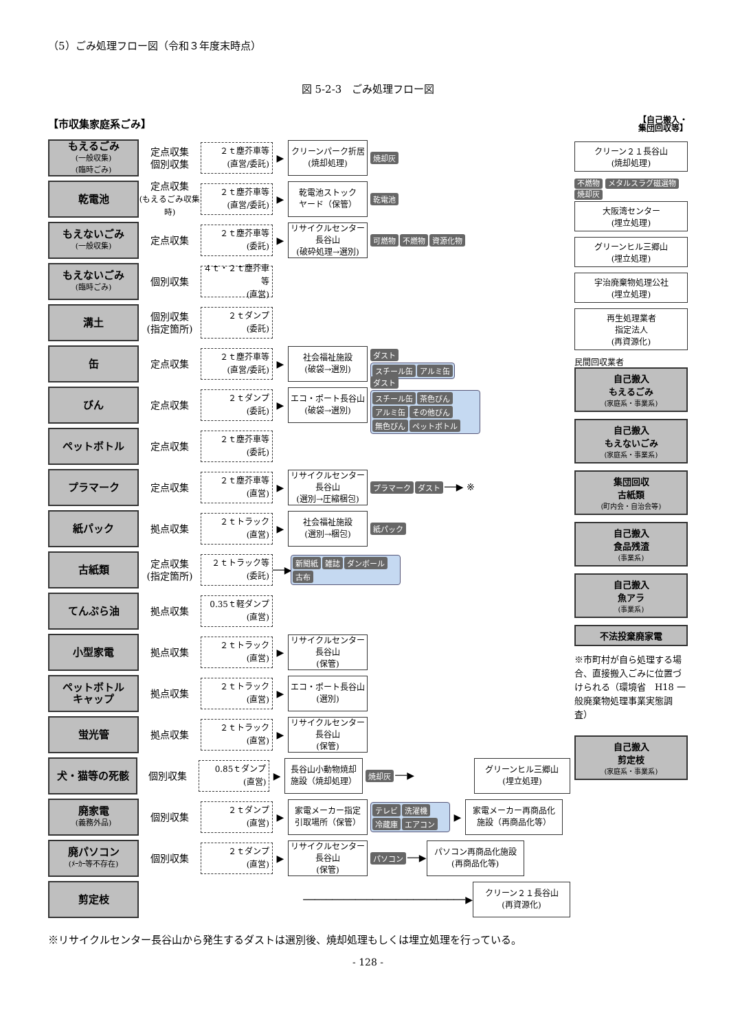（5）ごみ処理フロー図（令和３年度末時点）
図 5-2-3　ごみ処理フロー図
【市収集家庭系ごみ】 【自己搬入・
集団回収等】
もえるごみ
(一般収集)
(臨時ごみ)
定点収集
個別収集
２ｔ塵芥車等
(直営/委託)
▶
クリーンパーク折居
(焼却処理)
焼却灰
乾電池
定点収集
(もえるごみ収集時)
２ｔ塵芥車等
(直営/委託)
▶
乾電池ストック
ヤード（保管）
乾電池
もえないごみ
(一般収集)
定点収集
２ｔ塵芥車等
(委託)
▶
リサイクルセンター長谷山
(破砕処理→選別)
可燃物 不燃物 資源化物
もえないごみ
(臨時ごみ)
個別収集
４ｔ・２ｔ塵芥車等
(直営)
溝土
個別収集
(指定箇所)
２ｔダンプ
(委託)
缶
定点収集
２ｔ塵芥車等
(直営/委託)
▶
社会福祉施設
(破袋→選別)
ダスト スチール缶 アルミ缶
びん
定点収集
２ｔダンプ
(委託)
▶
エコ・ポート長谷山
(破袋→選別)
ダスト スチール缶 茶色びん アルミ缶 その他びん 無色びん ペットボトル
ペットボトル
定点収集
２ｔ塵芥車等
(委託)
プラマーク
定点収集
２ｔ塵芥車等
(直営)
▶
リサイクルセンター長谷山
(選別→圧縮梱包)
プラマーク ダスト ──▶ ※
紙パック
拠点収集
２ｔトラック
(直営)
▶
社会福祉施設
(選別→梱包)
紙パック
古紙類
定点収集
(指定箇所)
２ｔトラック等
(委託)
──▶
新聞紙 雑誌 ダンボール 古布
てんぷら油
拠点収集
0.35ｔ軽ダンプ
(直営)
小型家電
拠点収集
２ｔトラック
(直営)
▶
リサイクルセンター長谷山
(保管)
ペットボトル
キャップ
拠点収集
２ｔトラック
(直営)
▶
エコ・ポート長谷山
(選別)
蛍光管
拠点収集
２ｔトラック
(直営)
▶
リサイクルセンター長谷山
(保管)
犬・猫等の死骸
個別収集
0.85ｔダンプ
(直営)
▶
長谷山小動物焼却
施設（焼却処理）
焼却灰 ──▶
グリーンヒル三郷山
(埋立処理)
廃家電
(義務外品)
個別収集
２ｔダンプ
(直営)
▶
家電メーカー指定
引取場所（保管）
テレビ 洗濯機 冷蔵庫 エアコン
▶
家電メーカー再商品化
施設（再商品化等）
廃パソコン
(ﾒｰｶｰ等不存在)
個別収集
２ｔダンプ
(直営)
▶
リサイクルセンター長谷山
(保管)
パソコン ──▶
パソコン再商品化施設
(再商品化等)
剪定枝
────────────────────────────▶
クリーン２１長谷山
(再資源化)
クリーン２１長谷山
(焼却処理)
不燃物 メタルスラグ磁選物 焼却灰
大阪湾センター
(埋立処理)
グリーンヒル三郷山
(埋立処理)
宇治廃棄物処理公社
(埋立処理)
再生処理業者
指定法人
(再資源化)
民間回収業者
自己搬入
もえるごみ
(家庭系・事業系)
自己搬入
もえないごみ
(家庭系・事業系)
集団回収
古紙類
(町内会・自治会等)
自己搬入
食品残渣
(事業系)
自己搬入
魚アラ
(事業系)
不法投棄廃家電
※市町村が自ら処理する場合、直接搬入ごみに位置づけられる（環境省　H18 一般廃棄物処理事業実態調査）
自己搬入
剪定枝
(家庭系・事業系)
※リサイクルセンター長谷山から発生するダストは選別後、焼却処理もしくは埋立処理を行っている。
- 128 -